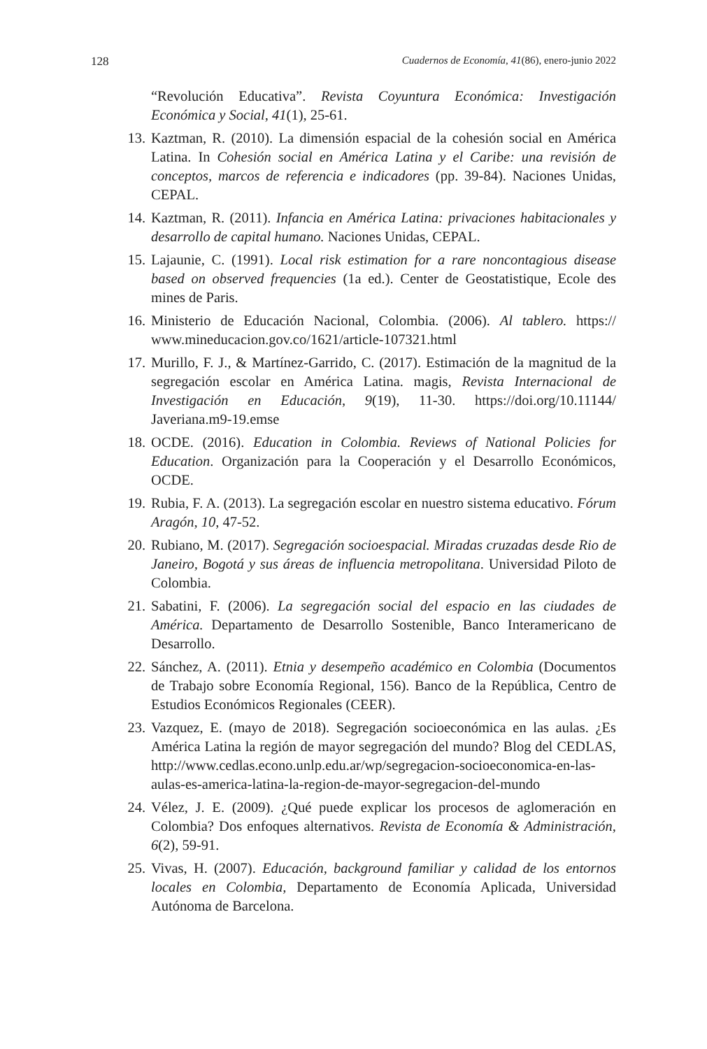128 Cuadernos de Economía, 41(86), enero-junio 2022
“Revolución Educativa”. Revista Coyuntura Económica: Investigación Económica y Social, 41(1), 25-61.
13. Kaztman, R. (2010). La dimensión espacial de la cohesión social en América Latina. In Cohesión social en América Latina y el Caribe: una revisión de conceptos, marcos de referencia e indicadores (pp. 39-84). Naciones Unidas, CEPAL.
14. Kaztman, R. (2011). Infancia en América Latina: privaciones habitacionales y desarrollo de capital humano. Naciones Unidas, CEPAL.
15. Lajaunie, C. (1991). Local risk estimation for a rare noncontagious disease based on observed frequencies (1a ed.). Center de Geostatistique, Ecole des mines de Paris.
16. Ministerio de Educación Nacional, Colombia. (2006). Al tablero. https:// www.mineducacion.gov.co/1621/article-107321.html
17. Murillo, F. J., & Martínez-Garrido, C. (2017). Estimación de la magnitud de la segregación escolar en América Latina. magis, Revista Internacional de Investigación en Educación, 9(19), 11-30. https://doi.org/10.11144/ Javeriana.m9-19.emse
18. OCDE. (2016). Education in Colombia. Reviews of National Policies for Education. Organización para la Cooperación y el Desarrollo Económicos, OCDE.
19. Rubia, F. A. (2013). La segregación escolar en nuestro sistema educativo. Fórum Aragón, 10, 47-52.
20. Rubiano, M. (2017). Segregación socioespacial. Miradas cruzadas desde Rio de Janeiro, Bogotá y sus áreas de influencia metropolitana. Universidad Piloto de Colombia.
21. Sabatini, F. (2006). La segregación social del espacio en las ciudades de América. Departamento de Desarrollo Sostenible, Banco Interamericano de Desarrollo.
22. Sánchez, A. (2011). Etnia y desempeño académico en Colombia (Documentos de Trabajo sobre Economía Regional, 156). Banco de la República, Centro de Estudios Económicos Regionales (CEER).
23. Vazquez, E. (mayo de 2018). Segregación socioeconómica en las aulas. ¿Es América Latina la región de mayor segregación del mundo? Blog del CEDLAS, http://www.cedlas.econo.unlp.edu.ar/wp/segregacion-socioeconomica-en-las-aulas-es-america-latina-la-region-de-mayor-segregacion-del-mundo
24. Vélez, J. E. (2009). ¿Qué puede explicar los procesos de aglomeración en Colombia? Dos enfoques alternativos. Revista de Economía & Administración, 6(2), 59-91.
25. Vivas, H. (2007). Educación, background familiar y calidad de los entornos locales en Colombia, Departamento de Economía Aplicada, Universidad Autónoma de Barcelona.